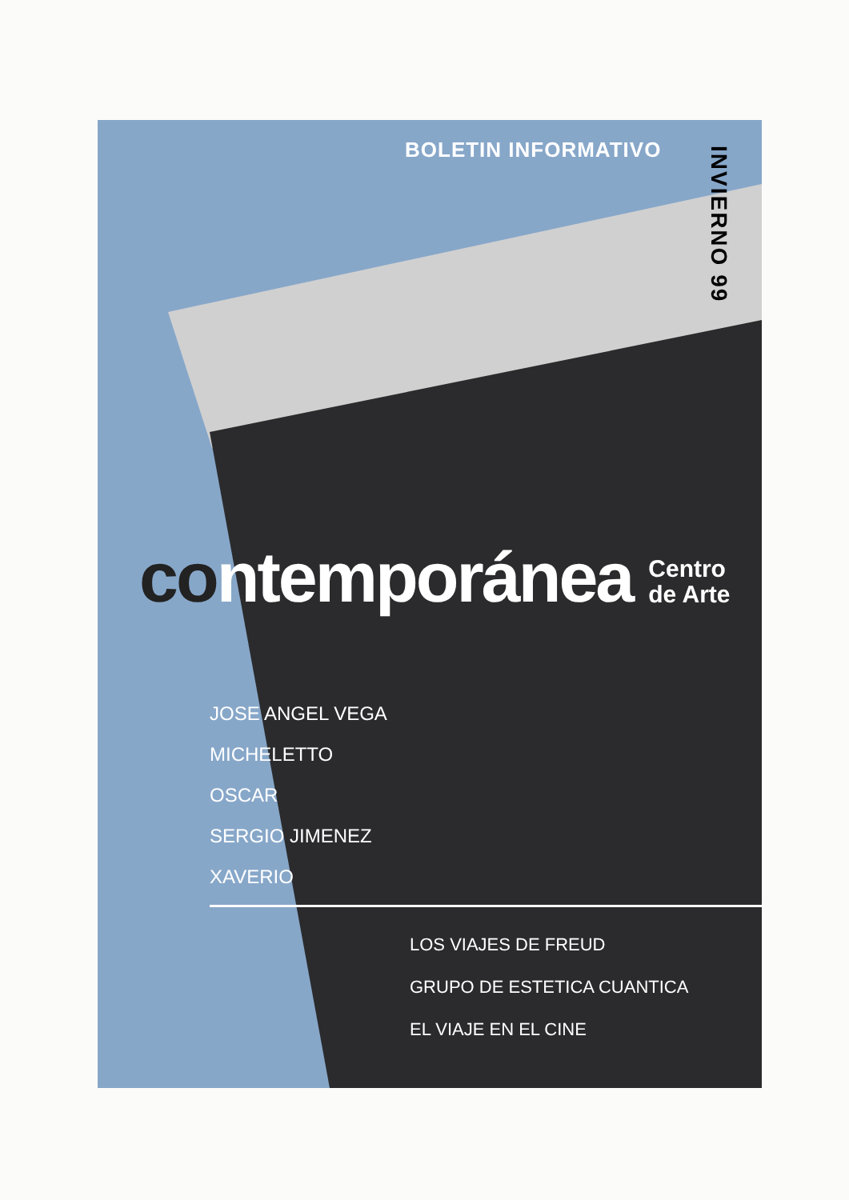BOLETIN INFORMATIVO
INVIERNO 99
contemporánea
Centro
de Arte
JOSE ANGEL VEGA
MICHELETTO
OSCAR
SERGIO JIMENEZ
XAVERIO
LOS VIAJES DE FREUD
GRUPO DE ESTETICA CUANTICA
EL VIAJE EN EL CINE